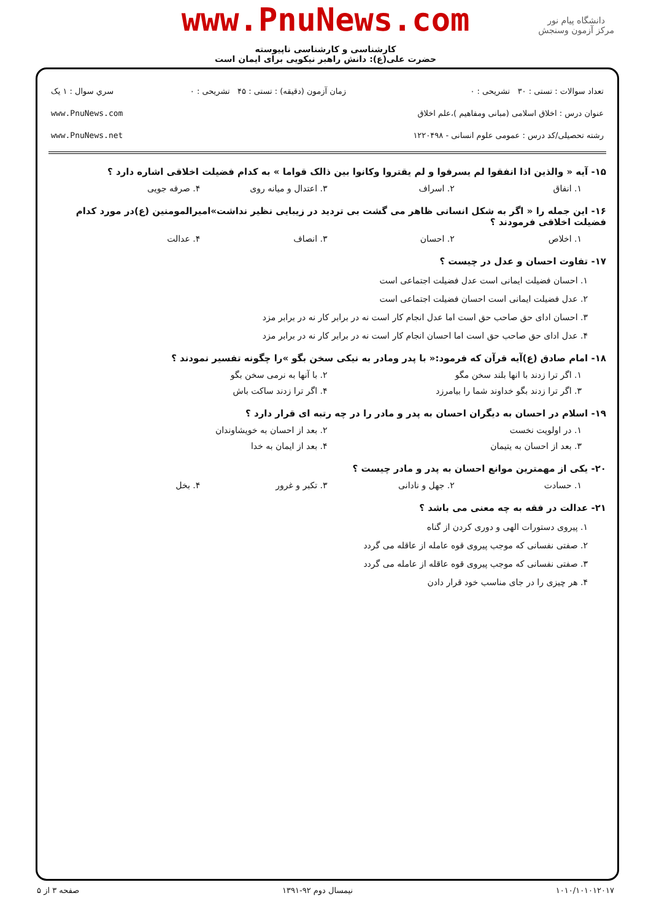دانشگاه پیام نور
مرکز آزمون وسنجش
www.PnuNews.com
کارشناسی و کارشناسی ناپیوسته
حضرت علی(ع): دانش راهبر نیکویی برای ایمان است
تعداد سوالات : تستی : ۳۰ تشریحی : ۰
عنوان درس : اخلاق اسلامی (مبانی ومفاهیم )،علم اخلاق
رشته تحصیلی/کد درس : عمومی علوم انسانی - ۱۲۲۰۴۹۸
زمان آزمون (دقیقه) : تستی : ۴۵ تشریحی : ۰
سري سوال : ۱ یک
www.PnuNews.com
www.PnuNews.net
۱۵- آیه « والذین اذا انفقوا لم یسرفوا و لم یقتروا وکانوا بین ذالک قواما » به کدام فضیلت اخلاقی اشاره دارد ؟
۱. انفاق ۲. اسراف ۳. اعتدال و میانه روی ۴. صرفه جویی
۱۶- این جمله را « اگر به شکل انسانی ظاهر می گشت بی تردید در زیبایی نظیر نداشت»امیرالمومنین (ع)در مورد کدام فضیلت اخلاقی فرمودند ؟
۱. اخلاص ۲. احسان ۳. انصاف ۴. عدالت
۱۷- تفاوت احسان و عدل در چیست ؟
۱. احسان فضیلت ایمانی است عدل فضیلت اجتماعی است
۲. عدل فضیلت ایمانی است احسان فضیلت اجتماعی است
۳. احسان ادای حق صاحب حق است اما عدل انجام کار است نه در برابر کار نه در برابر مزد
۴. عدل ادای حق صاحب حق است اما احسان انجام کار است نه در برابر کار نه در برابر مزد
۱۸- امام صادق (ع)آیه قرآن که فرمود:« با پدر ومادر به نیکی سخن بگو »را چگونه تفسیر نمودند ؟
۱. اگر ترا زدند با انها بلند سخن مگو ۲. با آنها به نرمی سخن بگو
۳. اگر ترا زدند بگو خداوند شما را بیامرزد ۴. اگر ترا زدند ساکت باش
۱۹- اسلام در احسان به دیگران احسان به پدر و مادر را در چه رتبه ای قرار دارد ؟
۱. در اولویت نخست ۲. بعد از احسان به خویشاوندان
۳. بعد از احسان به یتیمان ۴. بعد از ایمان به خدا
۲۰- یکی از مهمترین موانع احسان به پدر و مادر چیست ؟
۱. حسادت ۲. جهل و نادانی ۳. تکبر و غرور ۴. بخل
۲۱- عدالت در فقه به چه معنی می باشد ؟
۱. پیروی دستورات الهی و دوری کردن از گناه
۲. صفتی نفسانی که موجب پیروی قوه عامله از عاقله می گردد
۳. صفتی نفسانی که موجب پیروی قوه عاقله از عامله می گردد
۴. هر چیزی را در جای مناسب خود قرار دادن
۱۰۱۰/۱۰۱۰۱۲۰۱۷ نیمسال دوم ۹۲-۱۳۹۱ صفحه ۳ از ۵